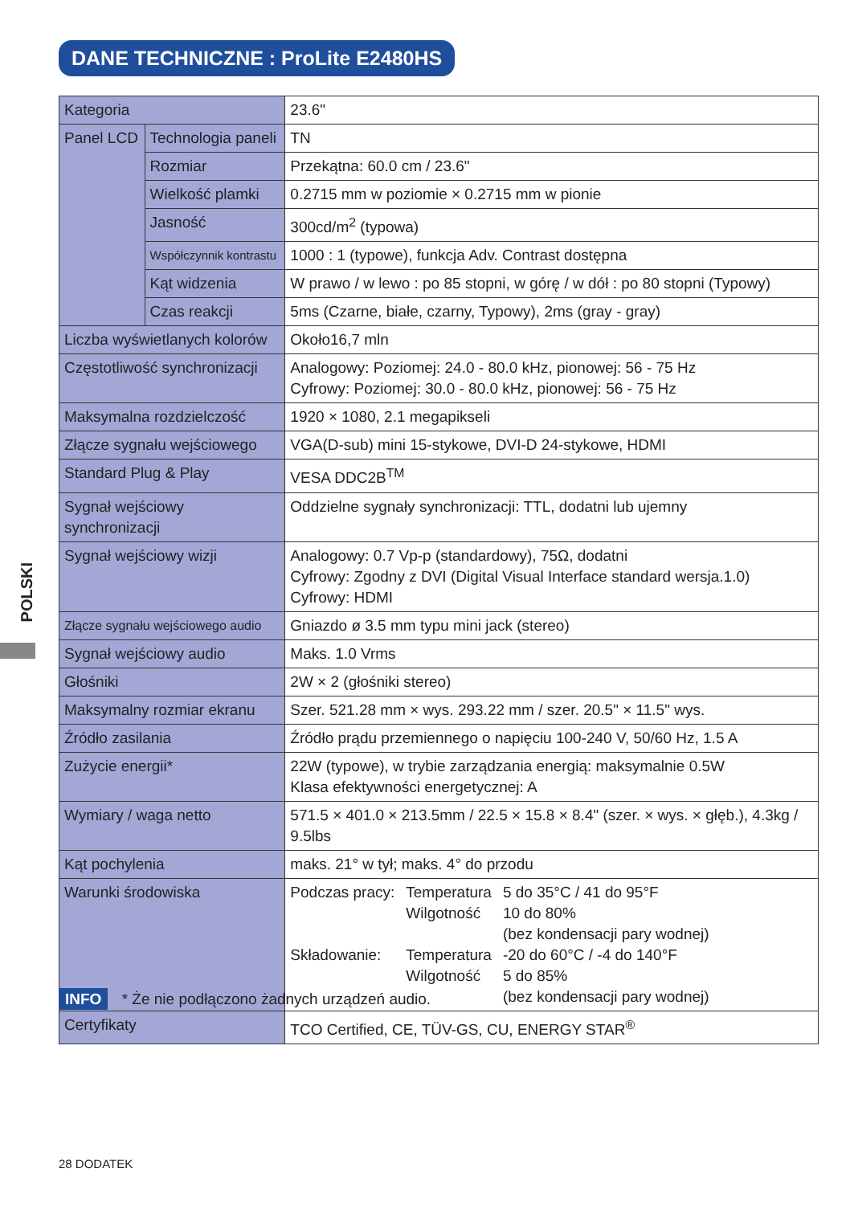DANE TECHNICZNE : ProLite E2480HS
POLSKI
| Kategoria | | 23.6" |
| Panel LCD | Technologia paneli | TN |
| | Rozmiar | Przekątna: 60.0 cm / 23.6" |
| | Wielkość plamki | 0.2715 mm w poziomie × 0.2715 mm w pionie |
| | Jasność | 300cd/m<sup>2</sup> (typowa) |
| | Współczynnik kontrastu | 1000 : 1 (typowe), funkcja Adv. Contrast dostępna |
| | Kąt widzenia | W prawo / w lewo : po 85 stopni, w górę / w dół : po 80 stopni (Typowy) |
| | Czas reakcji | 5ms (Czarne, białe, czarny, Typowy), 2ms (gray - gray) |
| Liczba wyświetlanych kolorów | | Około16,7 mln |
| Częstotliwość synchronizacji | | Analogowy: Poziomej: 24.0 - 80.0 kHz, pionowej: 56 - 75 Hz Cyfrowy: Poziomej: 30.0 - 80.0 kHz, pionowej: 56 - 75 Hz |
| Maksymalna rozdzielczość | | 1920 × 1080, 2.1 megapikseli |
| Złącze sygnału wejściowego | | VGA(D-sub) mini 15-stykowe, DVI-D 24-stykowe, HDMI |
| Standard Plug & Play | | VESA DDC2B<sup>TM</sup> |
| Sygnał wejściowy synchronizacji | | Oddzielne sygnały synchronizacji: TTL, dodatni lub ujemny |
| Sygnał wejściowy wizji | | Analogowy: 0.7 Vp-p (standardowy), 75Ω, dodatni Cyfrowy: Zgodny z DVI (Digital Visual Interface standard wersja.1.0) Cyfrowy: HDMI |
| Złącze sygnału wejściowego audio | | Gniazdo ø 3.5 mm typu mini jack (stereo) |
| Sygnał wejściowy audio | | Maks. 1.0 Vrms |
| Głośniki | | 2W × 2 (głośniki stereo) |
| Maksymalny rozmiar ekranu | | Szer. 521.28 mm × wys. 293.22 mm / szer. 20.5" × 11.5" wys. |
| Źródło zasilania | | Źródło prądu przemiennego o napięciu 100-240 V, 50/60 Hz, 1.5 A |
| Zużycie energii* | | 22W (typowe), w trybie zarządzania energią: maksymalnie 0.5W Klasa efektywności energetycznej: A |
| Wymiary / waga netto | | 571.5 × 401.0 × 213.5mm / 22.5 × 15.8 × 8.4" (szer. × wys. × głęb.), 4.3kg / 9.5lbs |
| Kąt pochylenia | | maks. 21° w tył; maks. 4° do przodu |
| Warunki środowiska | | / Podczas pracy: / Temperatura Wilgotność / 5 do 35°C / 41 do 95°F 10 do 80% (bez kondensacji pary wodnej) / / Składowanie: / Temperatura Wilgotność / -20 do 60°C / -4 do 140°F 5 do 85% (bez kondensacji pary wodnej) / |
| Certyfikaty | | TCO Certified, CE, TÜV-GS, CU, ENERGY STAR<sup>®</sup> |
INFO * Że nie podłączono żadnych urządzeń audio.
28 DODATEK